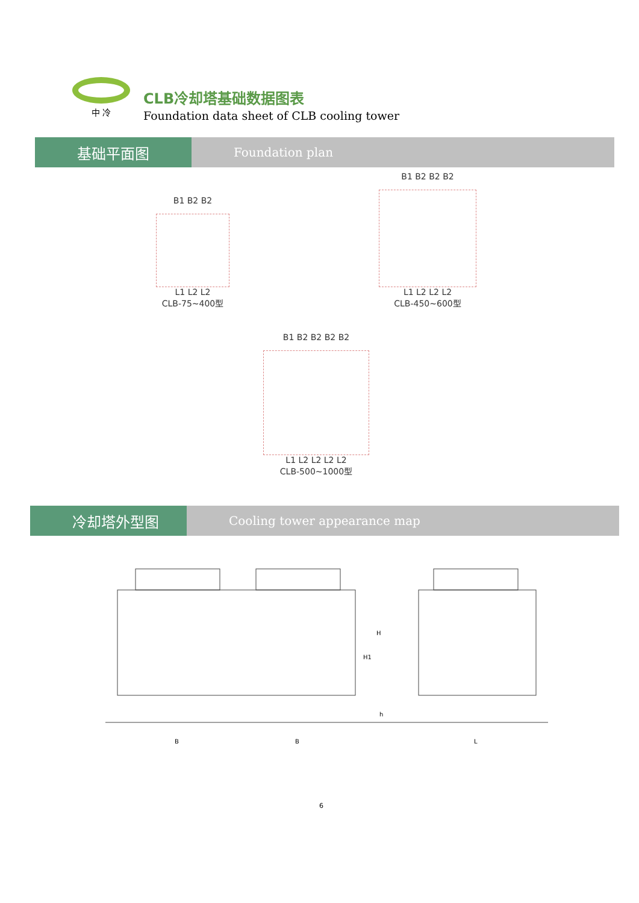中 冷
CLB冷却塔基础数据图表
Foundation data sheet of CLB cooling tower
基础平面图
Foundation plan
B1 B2 B2
L1 L2 L2
CLB-75~400型
B1 B2 B2 B2
L1 L2 L2 L2
CLB-450~600型
B1 B2 B2 B2 B2
L1 L2 L2 L2 L2
CLB-500~1000型
冷却塔外型图
Cooling tower appearance map
B
B
L
H
H1
h
6